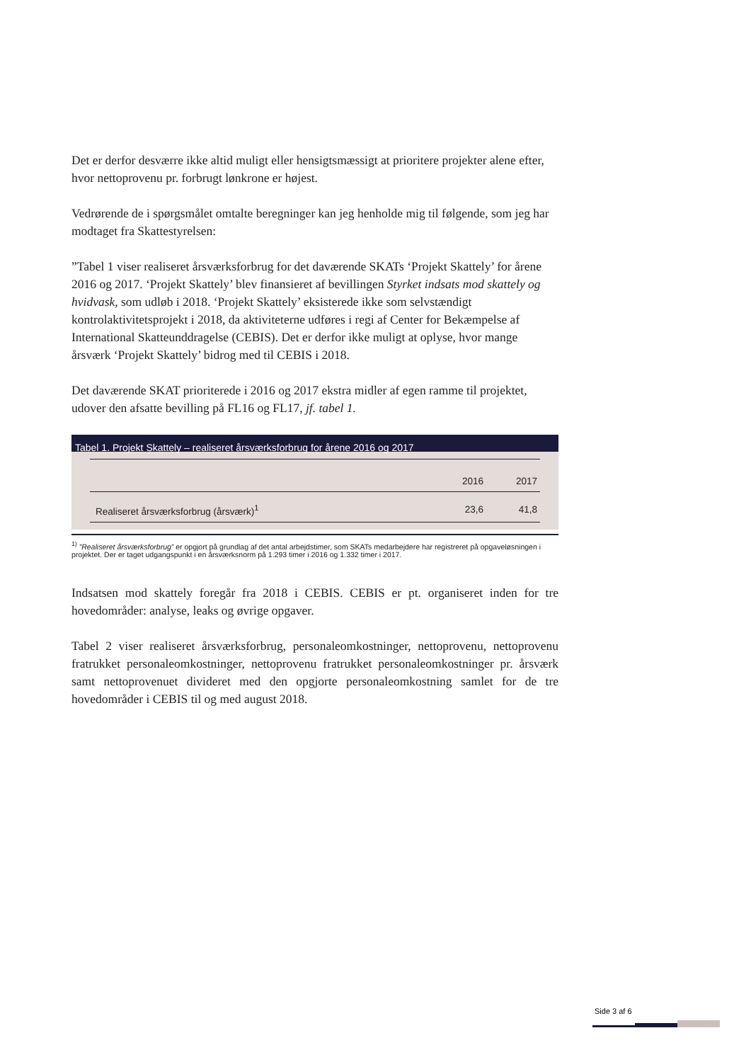Det er derfor desværre ikke altid muligt eller hensigtsmæssigt at prioritere projekter alene efter, hvor nettoprovenu pr. forbrugt lønkrone er højest.
Vedrørende de i spørgsmålet omtalte beregninger kan jeg henholde mig til følgende, som jeg har modtaget fra Skattestyrelsen:
”Tabel 1 viser realiseret årsværksforbrug for det daværende SKATs ‘Projekt Skattely’ for årene 2016 og 2017. ‘Projekt Skattely’ blev finansieret af bevillingen Styrket indsats mod skattely og hvidvask, som udløb i 2018. ‘Projekt Skattely’ eksisterede ikke som selvstændigt kontrolaktivitetsprojekt i 2018, da aktiviteterne udføres i regi af Center for Bekæmpelse af International Skatteunddragelse (CEBIS). Det er derfor ikke muligt at oplyse, hvor mange årsværk ‘Projekt Skattely’ bidrog med til CEBIS i 2018.
Det daværende SKAT prioriterede i 2016 og 2017 ekstra midler af egen ramme til projektet, udover den afsatte bevilling på FL16 og FL17, jf. tabel 1.
Tabel 1. Projekt Skattely – realiseret årsværksforbrug for årene 2016 og 2017
| | 2016 | 2017 |
| --- | --- | --- |
| Realiseret årsværksforbrug (årsværk)<sup>1</sup> | 23,6 | 41,8 |
<sup>1)</sup> ”Realiseret årsværksforbrug” er opgjort på grundlag af det antal arbejdstimer, som SKATs medarbejdere har registreret på opgaveløsningen i projektet. Der er taget udgangspunkt i en årsværksnorm på 1.293 timer i 2016 og 1.332 timer i 2017.
Indsatsen mod skattely foregår fra 2018 i CEBIS. CEBIS er pt. organiseret inden for tre hovedområder: analyse, leaks og øvrige opgaver.
Tabel 2 viser realiseret årsværksforbrug, personaleomkostninger, nettoprovenu, nettoprovenu fratrukket personaleomkostninger, nettoprovenu fratrukket personaleomkostninger pr. årsværk samt nettoprovenuet divideret med den opgjorte personaleomkostning samlet for de tre hovedområder i CEBIS til og med august 2018.
Side 3 af 6